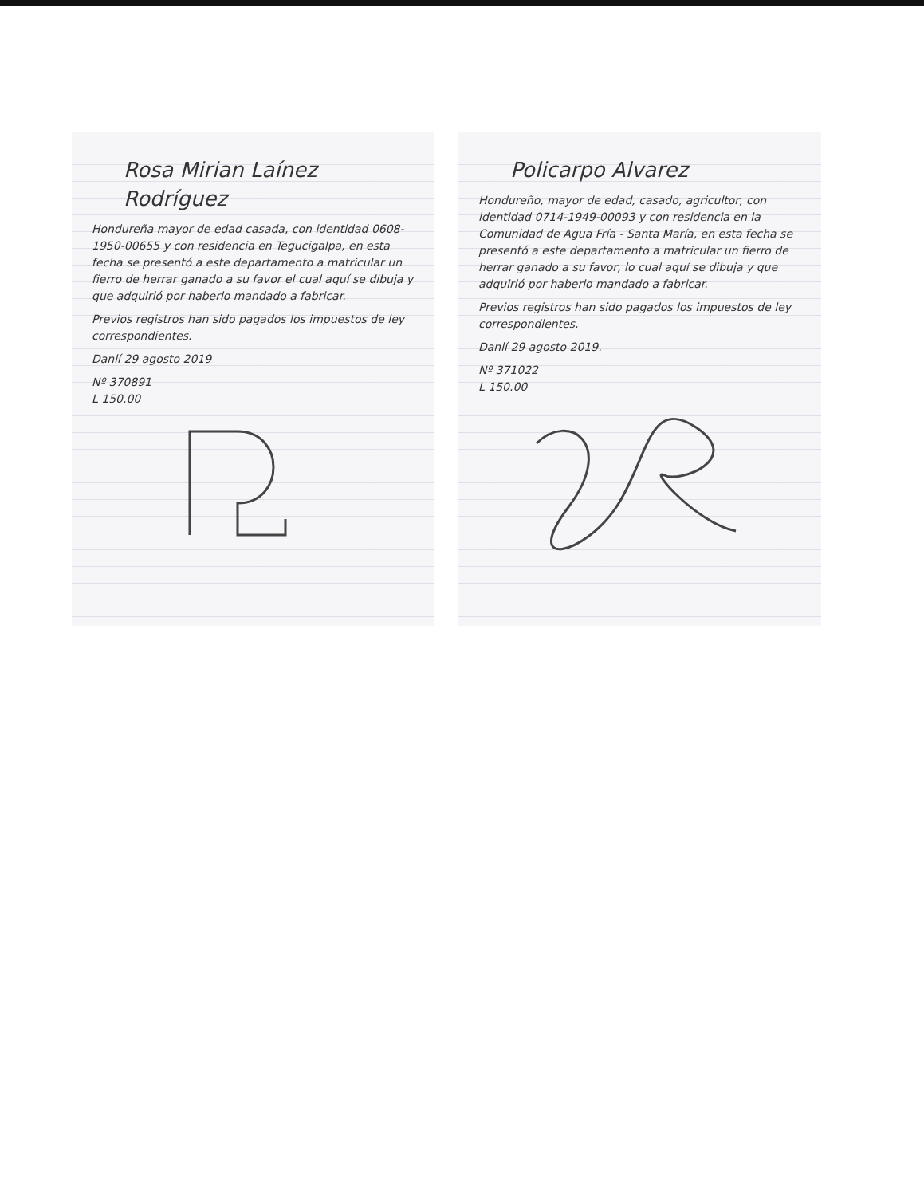Rosa Mirian Laínez Rodríguez
Hondureña mayor de edad casada, con identidad 0608-1950-00655 y con residencia en Tegucigalpa, en esta fecha se presentó a este departamento a matricular un fierro de herrar ganado a su favor el cual aquí se dibuja y que adquirió por haberlo mandado a fabricar.
Previos registros han sido pagados los impuestos de ley correspondientes.
Danlí 29 agosto 2019
Nº 370891
L 150.00
Policarpo Alvarez
Hondureño, mayor de edad, casado, agricultor, con identidad 0714-1949-00093 y con residencia en la Comunidad de Agua Fría - Santa María, en esta fecha se presentó a este departamento a matricular un fierro de herrar ganado a su favor, lo cual aquí se dibuja y que adquirió por haberlo mandado a fabricar.
Previos registros han sido pagados los impuestos de ley correspondientes.
Danlí 29 agosto 2019.
Nº 371022
L 150.00